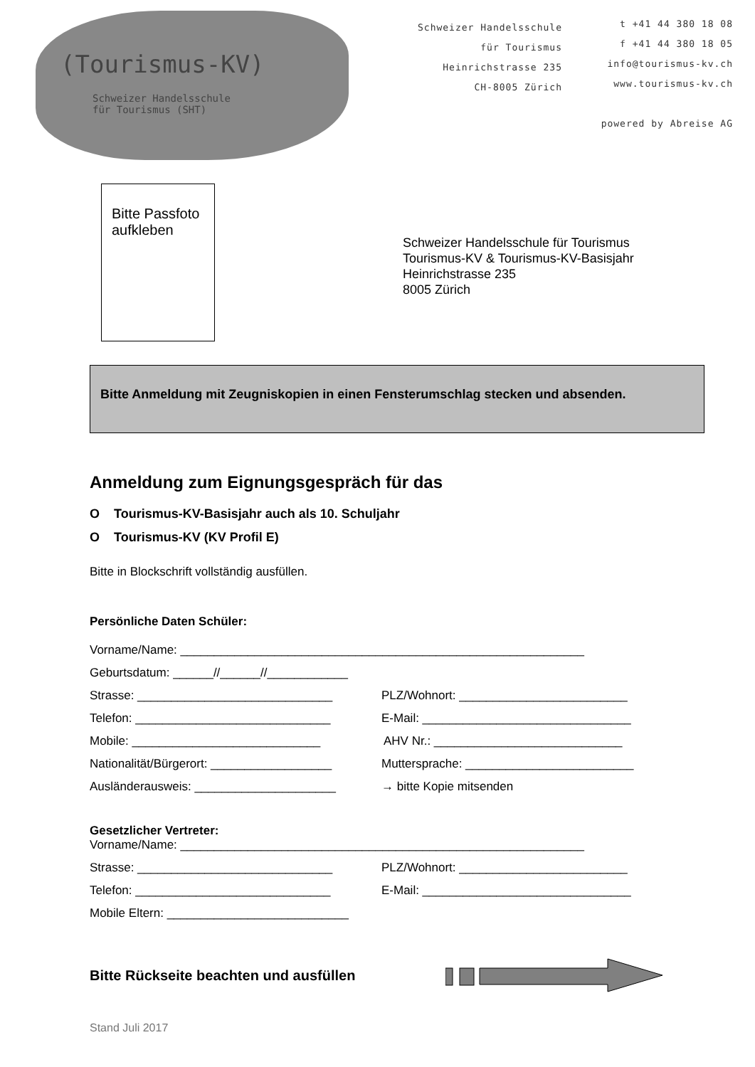(Tourismus-KV)
Schweizer Handelsschule
für Tourismus (SHT)
Schweizer Handelsschule
für Tourismus
Heinrichstrasse 235
CH-8005 Zürich
t +41 44 380 18 08
f +41 44 380 18 05
info@tourismus-kv.ch
www.tourismus-kv.ch
powered by Abreise AG
Bitte Passfoto
aufkleben
Schweizer Handelsschule für Tourismus
Tourismus-KV & Tourismus-KV-Basisjahr
Heinrichstrasse 235
8005 Zürich
Bitte Anmeldung mit Zeugniskopien in einen Fensterumschlag stecken und absenden.
Anmeldung zum Eignungsgespräch für das
O Tourismus-KV-Basisjahr auch als 10. Schuljahr
O Tourismus-KV (KV Profil E)
Bitte in Blockschrift vollständig ausfüllen.
Persönliche Daten Schüler:
Vorname/Name: ____________________________________________________________
Geburtsdatum: ______//______//____________
Strasse: _____________________________ PLZ/Wohnort: _________________________
Telefon: _____________________________ E-Mail: _______________________________
Mobile: ____________________________ AHV Nr.: ____________________________
Nationalität/Bürgerort: __________________ Muttersprache: _________________________
Ausländerausweis: _____________________ → bitte Kopie mitsenden
Gesetzlicher Vertreter:
Vorname/Name: ____________________________________________________________
Strasse: _____________________________ PLZ/Wohnort: _________________________
Telefon: _____________________________ E-Mail: _______________________________
Mobile Eltern: ___________________________
Bitte Rückseite beachten und ausfüllen
Stand Juli 2017